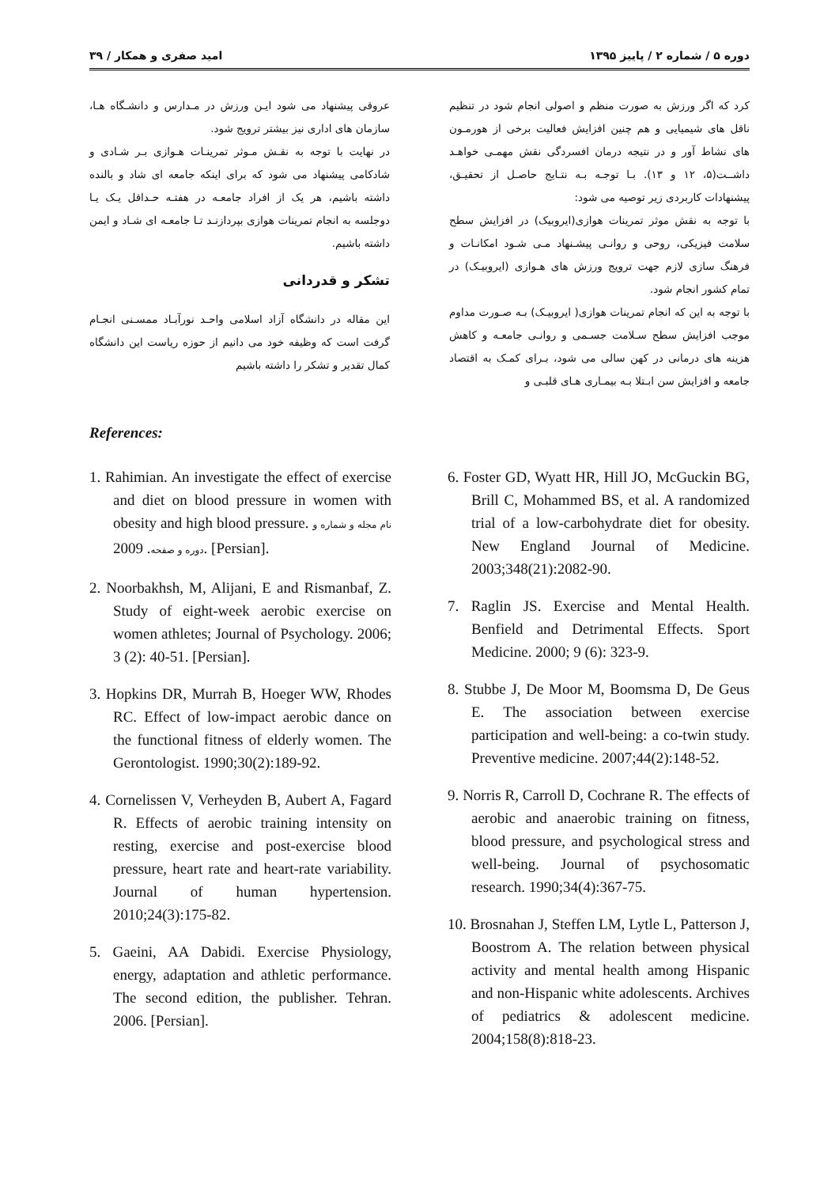دوره ۵ / شماره ۲ / پاییز ۱۳۹۵ امید صفری و همکار / ۳۹
کرد که اگر ورزش به صورت منظم و اصولی انجام شود در تنظیم ناقل های شیمیایی و هم چنین افزایش فعالیت برخی از هورمـون های نشاط آور و در نتیجه درمان افسردگی نقش مهمـی خواهـد داشــت(۵، ۱۲ و ۱۳). بـا توجـه بـه نتـایج حاصـل از تحقیـق، پیشنهادات کاربردی زیر توصیه می شود:
با توجه به نقش موثر تمرینات هوازی(ایروبیک) در افزایش سطح سلامت فیزیکی، روحی و روانـی پیشـنهاد مـی شـود امکانـات و فرهنگ سازی لازم جهت ترویج ورزش های هـوازی (ایروبیـک) در تمام کشور انجام شود.
با توجه به این که انجام تمرینات هوازی( ایروبیـک) بـه صـورت مداوم موجب افزایش سطح سـلامت جسـمی و روانـی جامعـه و کاهش هزینه های درمانی در کهن سالی می شود، بـرای کمـک به اقتصاد جامعه و افزایش سن ابـتلا بـه بیمـاری هـای قلبـی و
عروقی پیشنهاد می شود ایـن ورزش در مـدارس و دانشـگاه هـا، سازمان های اداری نیز بیشتر ترویج شود.
در نهایت با توجه به نقـش مـوثر تمرینـات هـوازی بـر شـادی و شادکامی پیشنهاد می شود که برای اینکه جامعه ای شاد و بالنده داشته باشیم، هر یک از افراد جامعـه در هفتـه حـداقل یـک یـا دوجلسه به انجام تمرینات هوازی بپردازنـد تـا جامعـه ای شـاد و ایمن داشته باشیم.
تشکر و قدردانی
این مقاله در دانشگاه آزاد اسلامی واحـد نورآبـاد ممسـنی انجـام گرفت است که وظیفه خود می دانیم از حوزه ریاست این دانشگاه کمال تقدیر و تشکر را داشته باشیم
References:
1. Rahimian. An investigate the effect of exercise and diet on blood pressure in women with obesity and high blood pressure. نام مجله و شماره و دوره و صفحه. 2009. [Persian].
2. Noorbakhsh, M, Alijani, E and Rismanbaf, Z. Study of eight-week aerobic exercise on women athletes; Journal of Psychology. 2006; 3 (2): 40-51. [Persian].
3. Hopkins DR, Murrah B, Hoeger WW, Rhodes RC. Effect of low-impact aerobic dance on the functional fitness of elderly women. The Gerontologist. 1990;30(2):189-92.
4. Cornelissen V, Verheyden B, Aubert A, Fagard R. Effects of aerobic training intensity on resting, exercise and post-exercise blood pressure, heart rate and heart-rate variability. Journal of human hypertension. 2010;24(3):175-82.
5. Gaeini, AA Dabidi. Exercise Physiology, energy, adaptation and athletic performance. The second edition, the publisher. Tehran. 2006. [Persian].
6. Foster GD, Wyatt HR, Hill JO, McGuckin BG, Brill C, Mohammed BS, et al. A randomized trial of a low-carbohydrate diet for obesity. New England Journal of Medicine. 2003;348(21):2082-90.
7. Raglin JS. Exercise and Mental Health. Benfield and Detrimental Effects. Sport Medicine. 2000; 9 (6): 323-9.
8. Stubbe J, De Moor M, Boomsma D, De Geus E. The association between exercise participation and well-being: a co-twin study. Preventive medicine. 2007;44(2):148-52.
9. Norris R, Carroll D, Cochrane R. The effects of aerobic and anaerobic training on fitness, blood pressure, and psychological stress and well-being. Journal of psychosomatic research. 1990;34(4):367-75.
10. Brosnahan J, Steffen LM, Lytle L, Patterson J, Boostrom A. The relation between physical activity and mental health among Hispanic and non-Hispanic white adolescents. Archives of pediatrics & adolescent medicine. 2004;158(8):818-23.